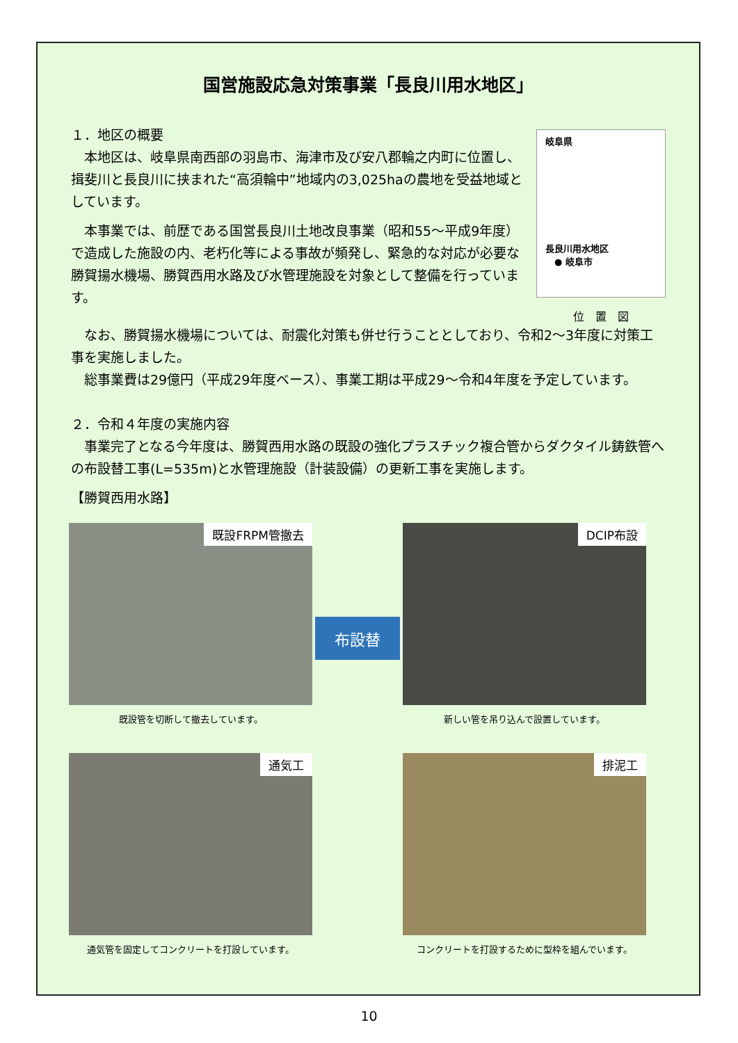国営施設応急対策事業「長良川用水地区」
１．地区の概要
　本地区は、岐阜県南西部の羽島市、海津市及び安八郡輪之内町に位置し、揖斐川と長良川に挟まれた“高須輪中”地域内の3,025haの農地を受益地域としています。
　本事業では、前歴である国営長良川土地改良事業（昭和55～平成9年度）で造成した施設の内、老朽化等による事故が頻発し、緊急的な対応が必要な勝賀揚水機場、勝賀西用水路及び水管理施設を対象として整備を行っています。
岐阜県
長良川用水地区
　● 岐阜市
位　置　図
　なお、勝賀揚水機場については、耐震化対策も併せ行うこととしており、令和2～3年度に対策工事を実施しました。
　総事業費は29億円（平成29年度ベース）、事業工期は平成29～令和4年度を予定しています。
２．令和４年度の実施内容
　事業完了となる今年度は、勝賀西用水路の既設の強化プラスチック複合管からダクタイル鋳鉄管への布設替工事(L=535m)と水管理施設（計装設備）の更新工事を実施します。
【勝賀西用水路】
既設FRPM管撤去
既設管を切断して撤去しています。
布設替
DCIP布設
新しい管を吊り込んで設置しています。
通気工
通気管を固定してコンクリートを打設しています。
排泥工
コンクリートを打設するために型枠を組んでいます。
10